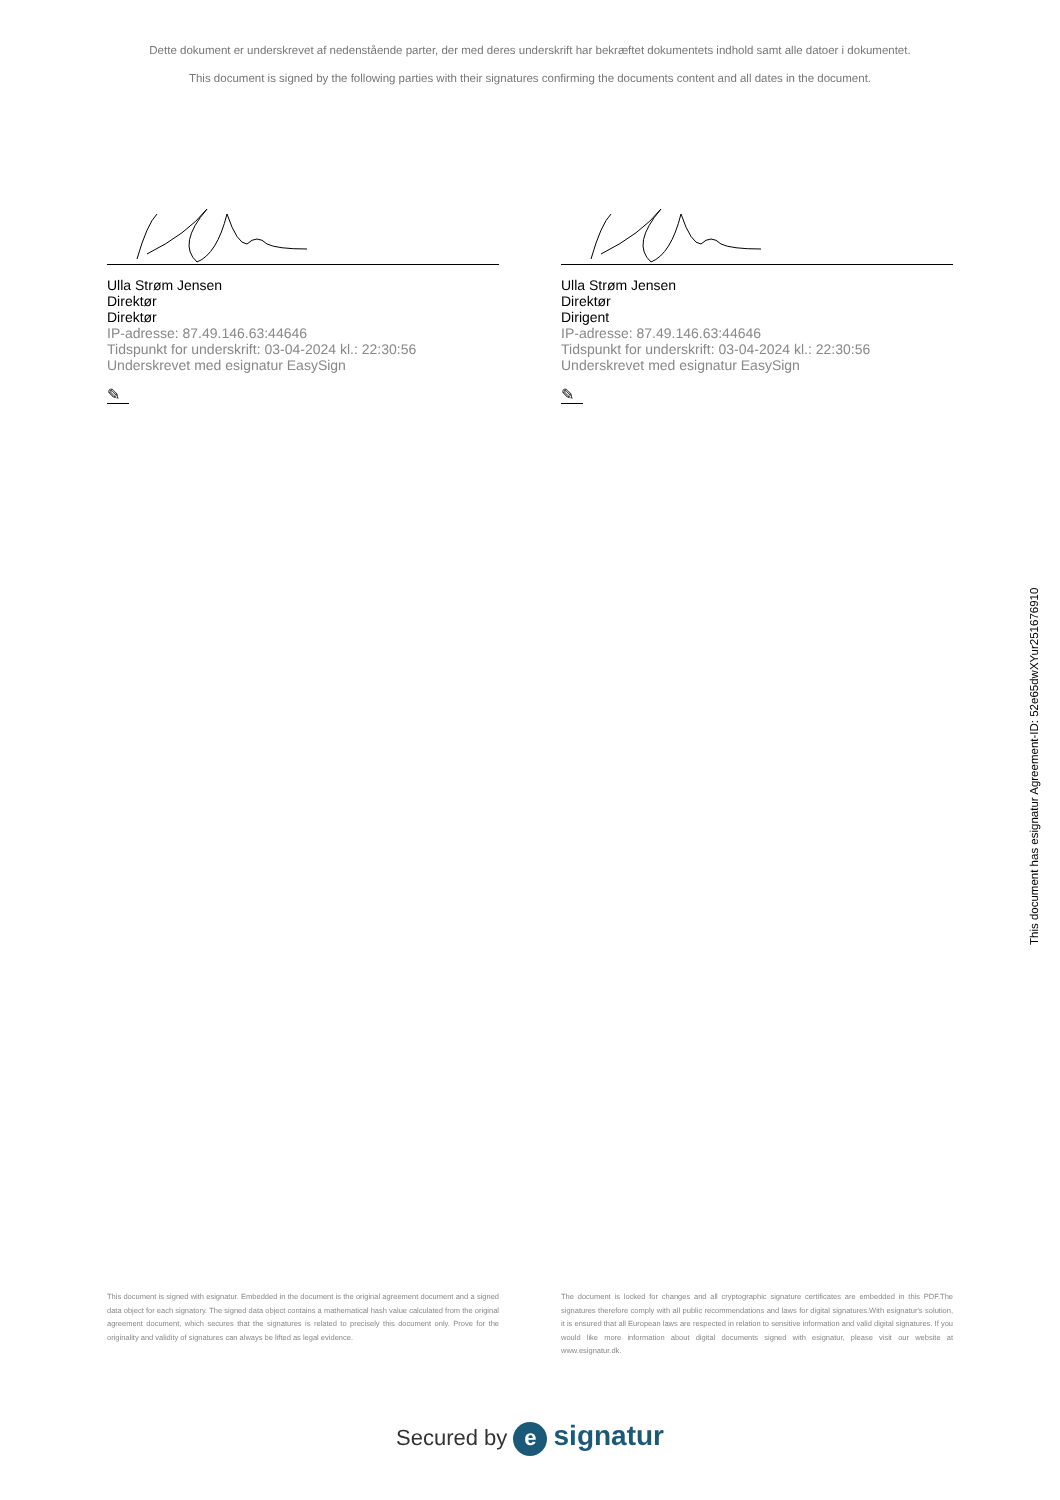Dette dokument er underskrevet af nedenstående parter, der med deres underskrift har bekræftet dokumentets indhold samt alle datoer i dokumentet.
This document is signed by the following parties with their signatures confirming the documents content and all dates in the document.
Ulla Strøm Jensen
Direktør
Direktør
IP-adresse: 87.49.146.63:44646
Tidspunkt for underskrift: 03-04-2024 kl.: 22:30:56
Underskrevet med esignatur EasySign
✎
Ulla Strøm Jensen
Direktør
Dirigent
IP-adresse: 87.49.146.63:44646
Tidspunkt for underskrift: 03-04-2024 kl.: 22:30:56
Underskrevet med esignatur EasySign
✎
This document has esignatur Agreement-ID: 52e65dwXYur251676910
This document is signed with esignatur. Embedded in the document is the original agreement document and a signed data object for each signatory. The signed data object contains a mathematical hash value calculated from the original agreement document, which secures that the signatures is related to precisely this document only. Prove for the originality and validity of signatures can always be lifted as legal evidence.
The document is locked for changes and all cryptographic signature certificates are embedded in this PDF.The signatures therefore comply with all public recommendations and laws for digital signatures.With esignatur's solution, it is ensured that all European laws are respected in relation to sensitive information and valid digital signatures. If you would like more information about digital documents signed with esignatur, please visit our website at www.esignatur.dk.
Secured by e signatur